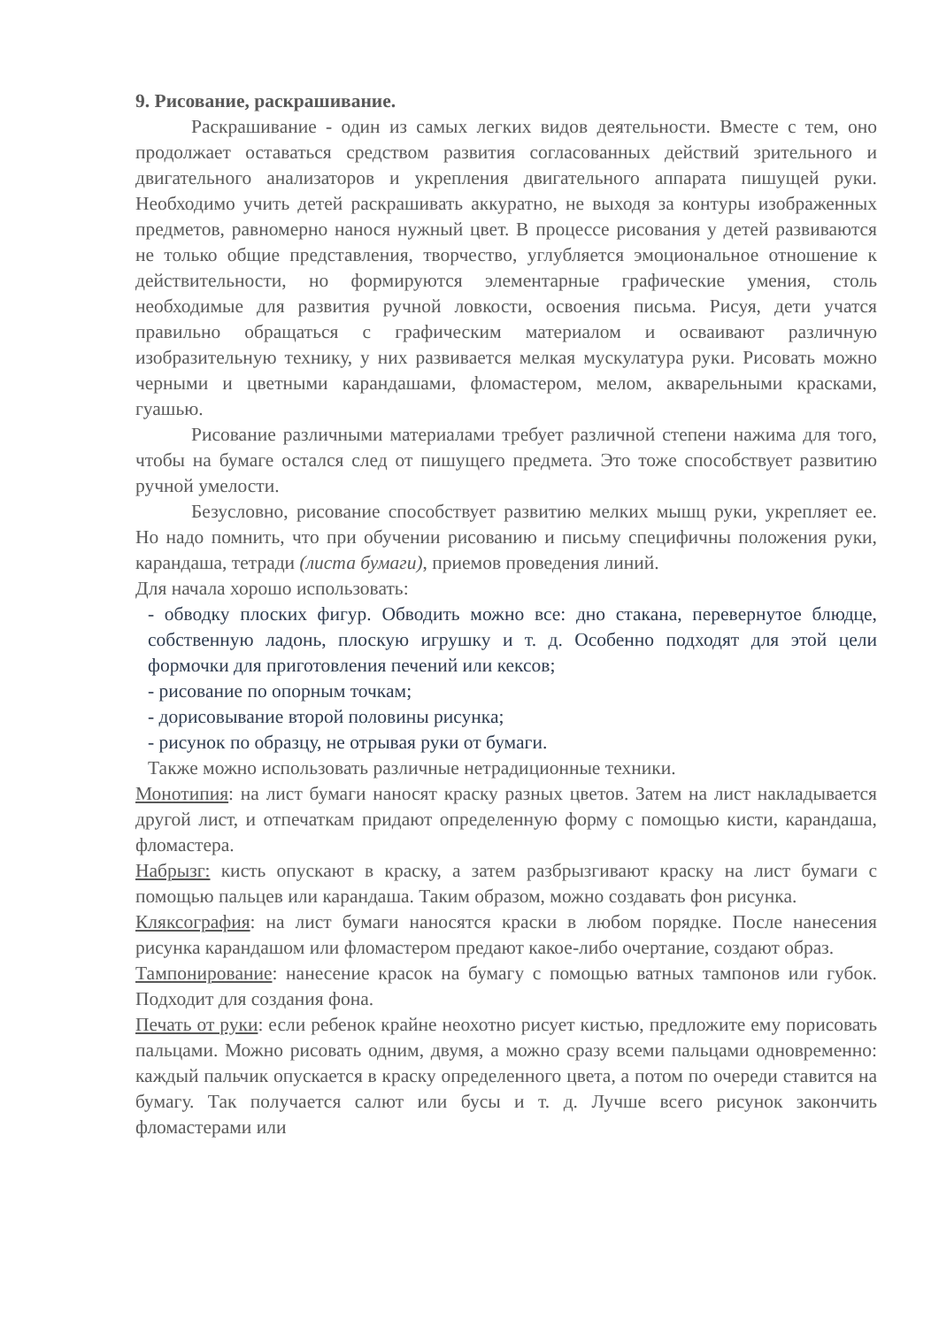9. Рисование, раскрашивание.
Раскрашивание - один из самых легких видов деятельности. Вместе с тем, оно продолжает оставаться средством развития согласованных действий зрительного и двигательного анализаторов и укрепления двигательного аппарата пишущей руки. Необходимо учить детей раскрашивать аккуратно, не выходя за контуры изображенных предметов, равномерно нанося нужный цвет. В процессе рисования у детей развиваются не только общие представления, творчество, углубляется эмоциональное отношение к действительности, но формируются элементарные графические умения, столь необходимые для развития ручной ловкости, освоения письма. Рисуя, дети учатся правильно обращаться с графическим материалом и осваивают различную изобразительную технику, у них развивается мелкая мускулатура руки. Рисовать можно черными и цветными карандашами, фломастером, мелом, акварельными красками, гуашью.
Рисование различными материалами требует различной степени нажима для того, чтобы на бумаге остался след от пишущего предмета. Это тоже способствует развитию ручной умелости.
Безусловно, рисование способствует развитию мелких мышц руки, укрепляет ее. Но надо помнить, что при обучении рисованию и письму специфичны положения руки, карандаша, тетради (листа бумаги), приемов проведения линий.
Для начала хорошо использовать:
- обводку плоских фигур. Обводить можно все: дно стакана, перевернутое блюдце, собственную ладонь, плоскую игрушку и т. д. Особенно подходят для этой цели формочки для приготовления печений или кексов;
- рисование по опорным точкам;
- дорисовывание второй половины рисунка;
- рисунок по образцу, не отрывая руки от бумаги.
Также можно использовать различные нетрадиционные техники.
Монотипия: на лист бумаги наносят краску разных цветов. Затем на лист накладывается другой лист, и отпечаткам придают определенную форму с помощью кисти, карандаша, фломастера.
Набрызг: кисть опускают в краску, а затем разбрызгивают краску на лист бумаги с помощью пальцев или карандаша. Таким образом, можно создавать фон рисунка.
Кляксография: на лист бумаги наносятся краски в любом порядке. После нанесения рисунка карандашом или фломастером предают какое-либо очертание, создают образ.
Тампонирование: нанесение красок на бумагу с помощью ватных тампонов или губок. Подходит для создания фона.
Печать от руки: если ребенок крайне неохотно рисует кистью, предложите ему порисовать пальцами. Можно рисовать одним, двумя, а можно сразу всеми пальцами одновременно: каждый пальчик опускается в краску определенного цвета, а потом по очереди ставится на бумагу. Так получается салют или бусы и т. д. Лучше всего рисунок закончить фломастерами или